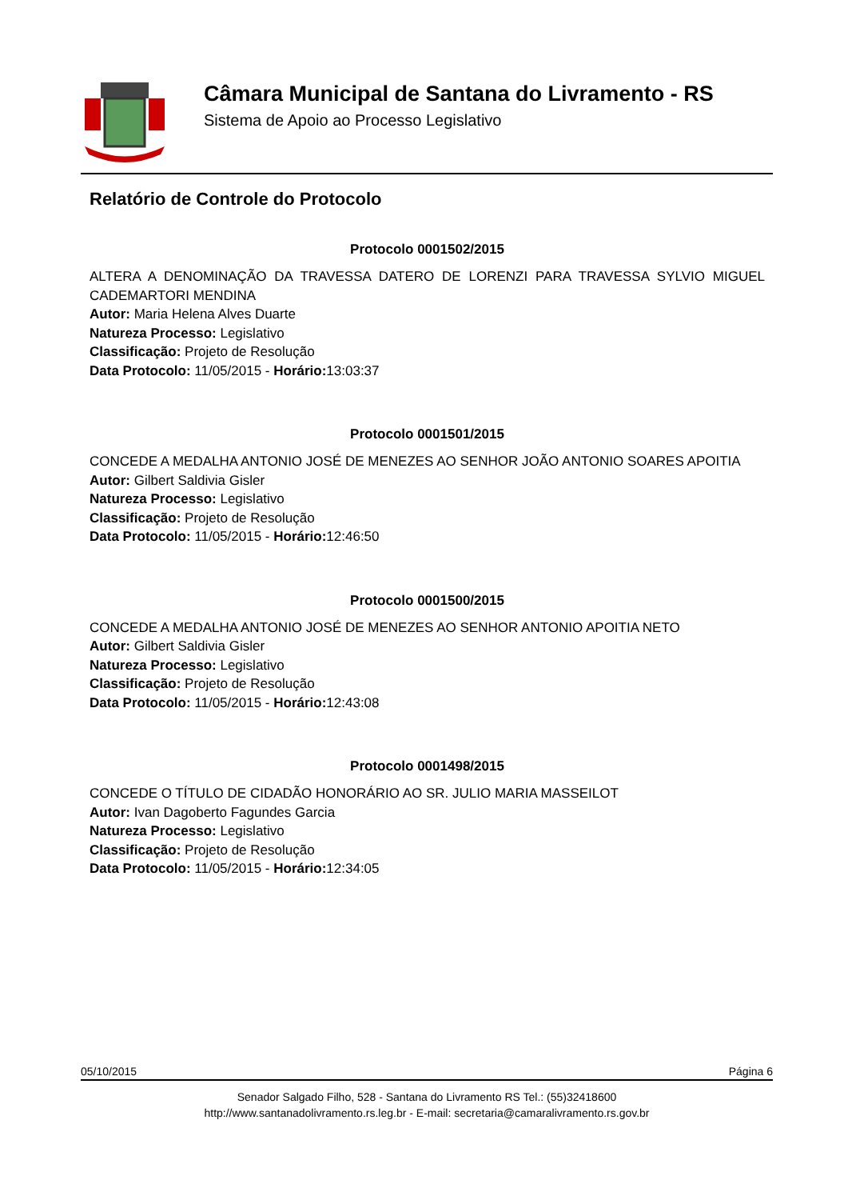Câmara Municipal de Santana do Livramento - RS
Sistema de Apoio ao Processo Legislativo
Relatório de Controle do Protocolo
Protocolo 0001502/2015
ALTERA A DENOMINAÇÃO DA TRAVESSA DATERO DE LORENZI PARA TRAVESSA SYLVIO MIGUEL CADEMARTORI MENDINA
Autor: Maria Helena Alves Duarte
Natureza Processo: Legislativo
Classificação: Projeto de Resolução
Data Protocolo: 11/05/2015 - Horário: 13:03:37
Protocolo 0001501/2015
CONCEDE A MEDALHA ANTONIO JOSÉ DE MENEZES AO SENHOR JOÃO ANTONIO SOARES APOITIA
Autor: Gilbert Saldivia Gisler
Natureza Processo: Legislativo
Classificação: Projeto de Resolução
Data Protocolo: 11/05/2015 - Horário: 12:46:50
Protocolo 0001500/2015
CONCEDE A MEDALHA ANTONIO JOSÉ DE MENEZES AO SENHOR ANTONIO APOITIA NETO
Autor: Gilbert Saldivia Gisler
Natureza Processo: Legislativo
Classificação: Projeto de Resolução
Data Protocolo: 11/05/2015 - Horário: 12:43:08
Protocolo 0001498/2015
CONCEDE O TÍTULO DE CIDADÃO HONORÁRIO AO SR. JULIO MARIA MASSEILOT
Autor: Ivan Dagoberto Fagundes Garcia
Natureza Processo: Legislativo
Classificação: Projeto de Resolução
Data Protocolo: 11/05/2015 - Horário: 12:34:05
05/10/2015 Página 6
Senador Salgado Filho, 528 - Santana do Livramento RS Tel.: (55)32418600
http://www.santanadolivramento.rs.leg.br - E-mail: secretaria@camaralivramento.rs.gov.br